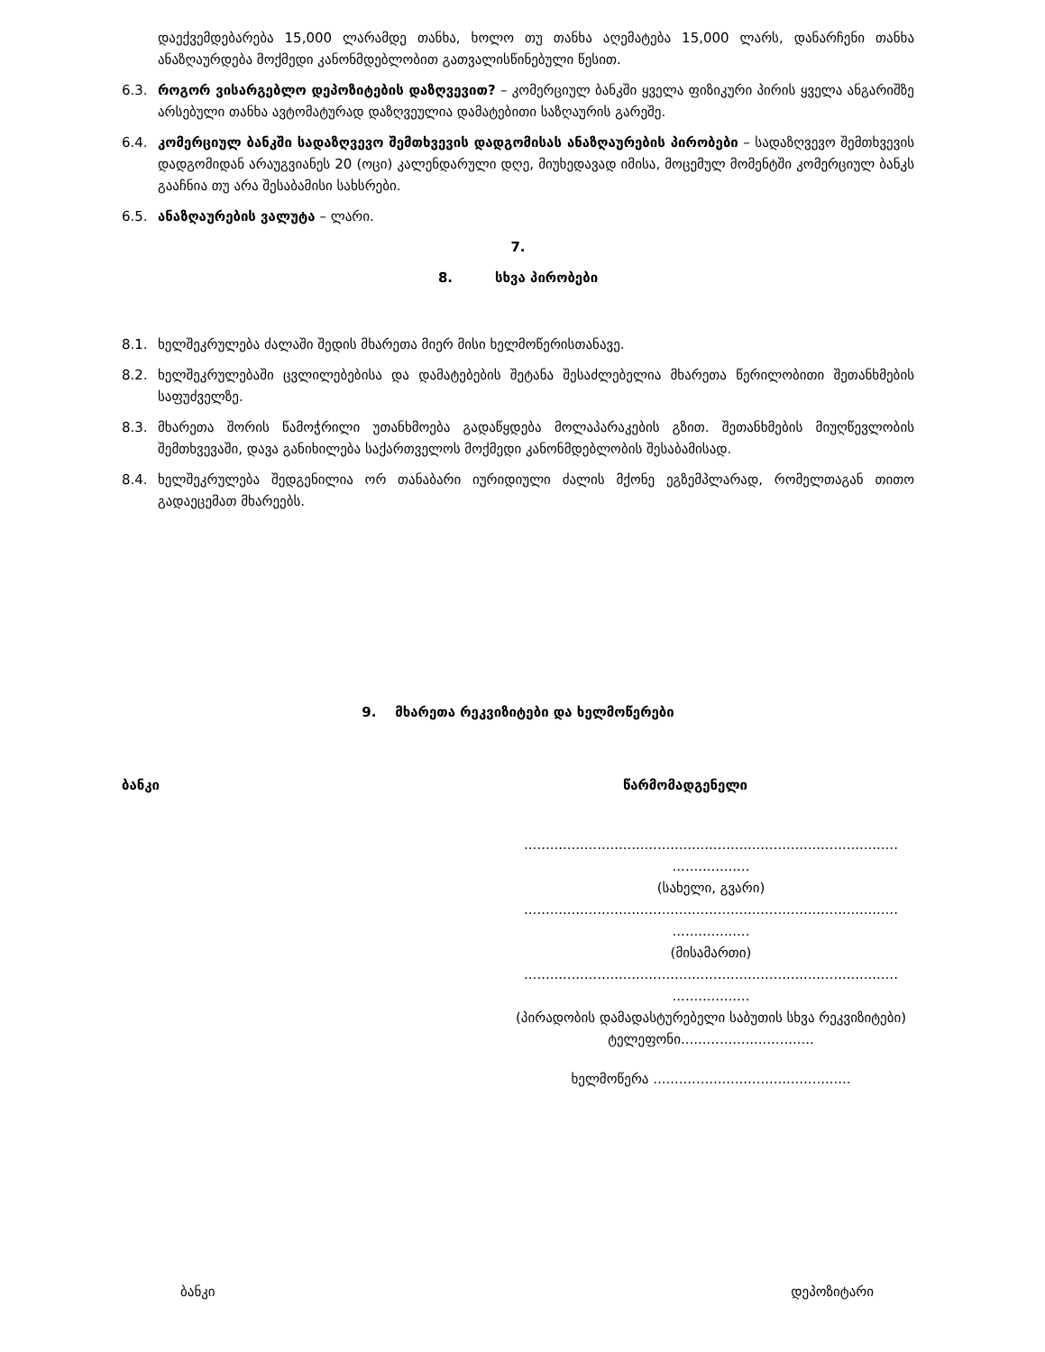დაექვემდებარება 15,000 ლარამდე თანხა, ხოლო თუ თანხა აღემატება 15,000 ლარს, დანარჩენი თანხა ანაზღაურდება მოქმედი კანონმდებლობით გათვალისწინებული წესით.
6.3. როგორ ვისარგებლო დეპოზიტების დაზღვევით? – კომერციულ ბანკში ყველა ფიზიკური პირის ყველა ანგარიშზე არსებული თანხა ავტომატურად დაზღვეულია დამატებითი საზღაურის გარეშე.
6.4. კომერციულ ბანკში სადაზღვევო შემთხვევის დადგომისას ანაზღაურების პირობები – სადაზღვევო შემთხვევის დადგომიდან არაუგვიანეს 20 (ოცი) კალენდარული დღე, მიუხედავად იმისა, მოცემულ მომენტში კომერციულ ბანკს გააჩნია თუ არა შესაბამისი სახსრები.
6.5. ანაზღაურების ვალუტა – ლარი.
7.
8. სხვა პირობები
8.1. ხელშეკრულება ძალაში შედის მხარეთა მიერ მისი ხელმოწერისთანავე.
8.2. ხელშეკრულებაში ცვლილებებისა და დამატებების შეტანა შესაძლებელია მხარეთა წერილობითი შეთანხმების საფუძველზე.
8.3. მხარეთა შორის წამოჭრილი უთანხმოება გადაწყდება მოლაპარაკების გზით. შეთანხმების მიუღწევლობის შემთხვევაში, დავა განიხილება საქართველოს მოქმედი კანონმდებლობის შესაბამისად.
8.4. ხელშეკრულება შედგენილია ორ თანაბარი იურიდიული ძალის მქონე ეგზემპლარად, რომელთაგან თითო გადაეცემათ მხარეებს.
9. მხარეთა რეკვიზიტები და ხელმოწერები
ბანკი წარმომადგენელი
.......................................................................................
..................
(სახელი, გვარი)
.......................................................................................
..................
(მისამართი)
.......................................................................................
..................
(პირადობის დამადასტურებელი საბუთის სხვა რეკვიზიტები)
ტელეფონი...............................
ხელმოწერა ..............................................
ბანკი დეპოზიტარი